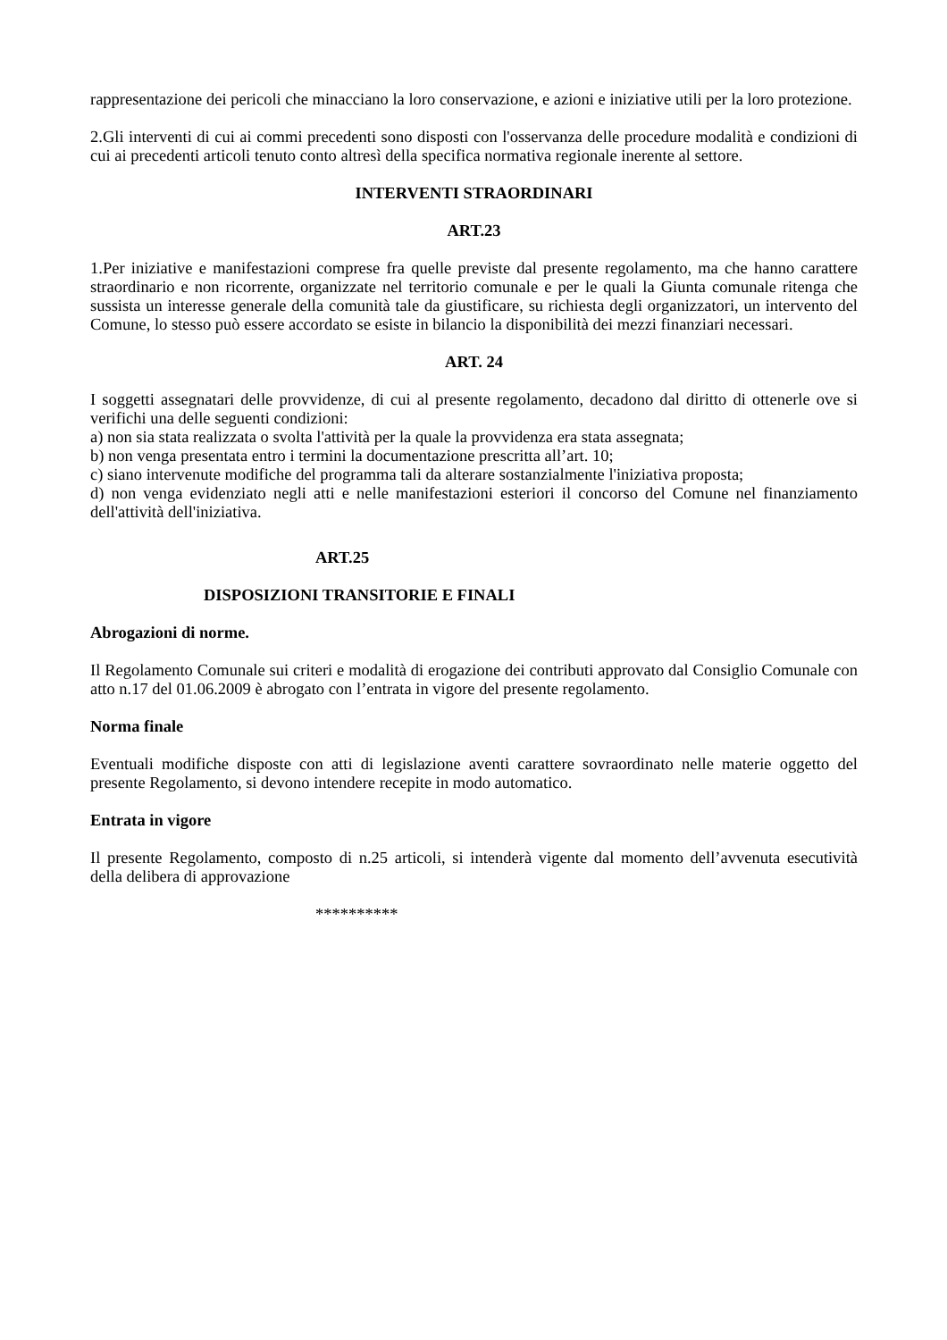rappresentazione dei pericoli che minacciano la loro conservazione, e azioni e iniziative utili per la loro protezione.
2.Gli interventi di cui ai commi precedenti sono disposti con l'osservanza delle procedure modalità e condizioni di cui ai precedenti articoli tenuto conto altresì della specifica normativa regionale inerente al settore.
INTERVENTI STRAORDINARI
ART.23
1.Per iniziative e manifestazioni comprese fra quelle previste dal presente regolamento, ma che hanno carattere straordinario e non ricorrente, organizzate nel territorio comunale e per le quali la Giunta comunale ritenga che sussista un interesse generale della comunità tale da giustificare, su richiesta degli organizzatori, un intervento del Comune, lo stesso può essere accordato se esiste in bilancio la disponibilità dei mezzi finanziari necessari.
ART. 24
I soggetti assegnatari delle provvidenze, di cui al presente regolamento, decadono dal diritto di ottenerle ove si verifichi una delle seguenti condizioni:
a) non sia stata realizzata o svolta l'attività per la quale la provvidenza era stata assegnata;
b) non venga presentata entro i termini la documentazione prescritta all’art. 10;
c) siano intervenute modifiche del programma tali da alterare sostanzialmente l'iniziativa proposta;
d) non venga evidenziato negli atti e nelle manifestazioni esteriori il concorso del Comune nel finanziamento dell'attività dell'iniziativa.
ART.25
DISPOSIZIONI TRANSITORIE E FINALI
Abrogazioni di norme.
Il Regolamento Comunale sui criteri e modalità di erogazione dei contributi approvato dal Consiglio Comunale con atto n.17 del 01.06.2009 è abrogato con l’entrata in vigore del presente regolamento.
Norma finale
Eventuali modifiche disposte con atti di legislazione aventi carattere sovraordinato nelle materie oggetto del presente Regolamento, si devono intendere recepite in modo automatico.
Entrata in vigore
Il presente Regolamento, composto di n.25 articoli, si intenderà vigente dal momento dell’avvenuta esecutività della delibera di approvazione
**********